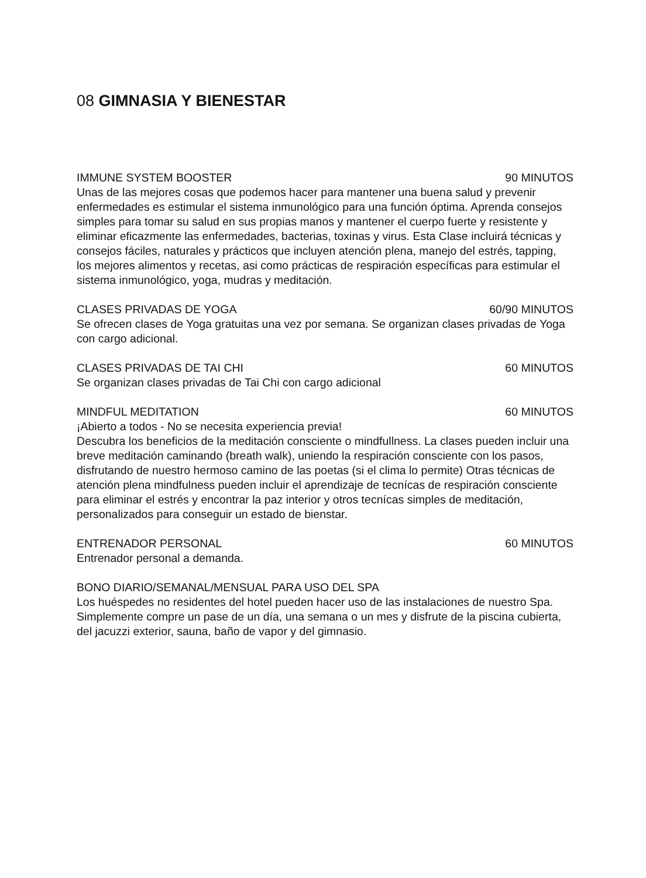08 GIMNASIA Y BIENESTAR
IMMUNE SYSTEM BOOSTER 90 MINUTOS
Unas de las mejores cosas que podemos hacer para mantener una buena salud y prevenir enfermedades es estimular el sistema inmunológico para una función óptima. Aprenda consejos simples para tomar su salud en sus propias manos y mantener el cuerpo fuerte y resistente y eliminar eficazmente las enfermedades, bacterias, toxinas y virus. Esta Clase incluirá técnicas y consejos fáciles, naturales y prácticos que incluyen atención plena, manejo del estrés, tapping, los mejores alimentos y recetas, asi como prácticas de respiración específicas para estimular el sistema inmunológico, yoga, mudras y meditación.
CLASES PRIVADAS DE YOGA 60/90 MINUTOS
Se ofrecen clases de Yoga gratuitas una vez por semana. Se organizan clases privadas de Yoga con cargo adicional.
CLASES PRIVADAS DE TAI CHI 60 MINUTOS
Se organizan clases privadas de Tai Chi con cargo adicional
MINDFUL MEDITATION 60 MINUTOS
¡Abierto a todos - No se necesita experiencia previa!
Descubra los beneficios de la meditación consciente o mindfullness. La clases pueden incluir una breve meditación caminando (breath walk), uniendo la respiración consciente con los pasos, disfrutando de nuestro hermoso camino de las poetas (si el clima lo permite) Otras técnicas de atención plena mindfulness pueden incluir el aprendizaje de tecnícas de respiración consciente para eliminar el estrés y encontrar la paz interior y otros tecnícas simples de meditación, personalizados para conseguir un estado de bienstar.
ENTRENADOR PERSONAL 60 MINUTOS
Entrenador personal a demanda.
BONO DIARIO/SEMANAL/MENSUAL PARA USO DEL SPA
Los huéspedes no residentes del hotel pueden hacer uso de las instalaciones de nuestro Spa. Simplemente compre un pase de un día, una semana o un mes y disfrute de la piscina cubierta, del jacuzzi exterior, sauna, baño de vapor y del gimnasio.